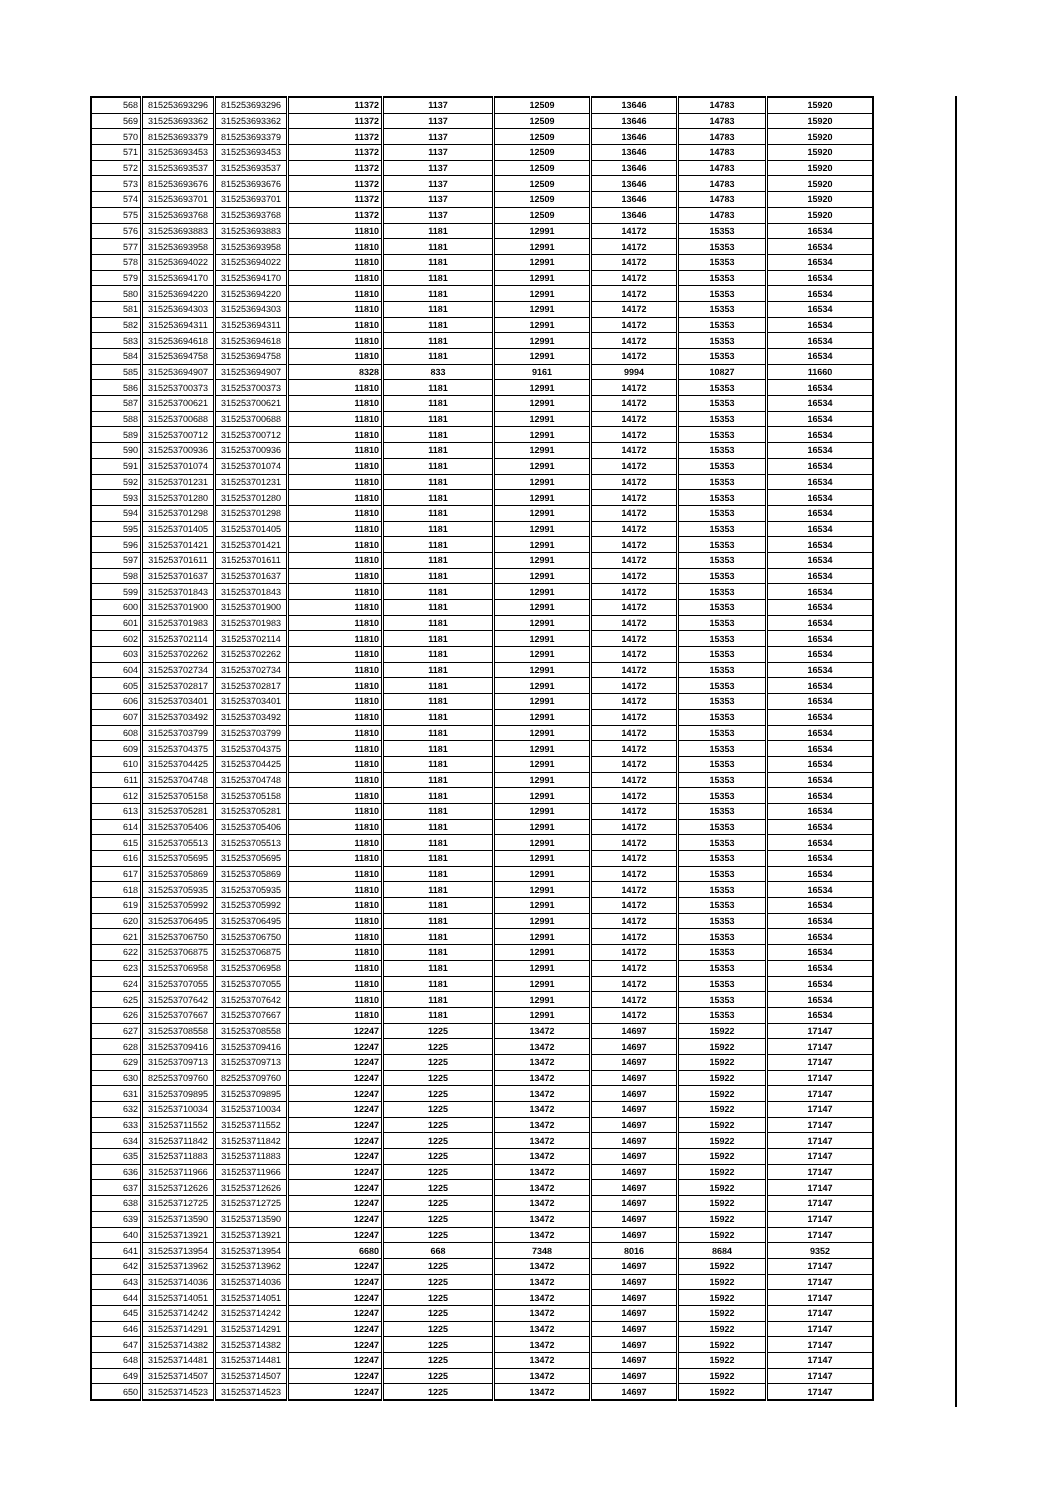| 568 | 815253693296 | 815253693296 | 11372 | 1137 | 12509 | 13646 | 14783 | 15920 |
| 569 | 315253693362 | 315253693362 | 11372 | 1137 | 12509 | 13646 | 14783 | 15920 |
| 570 | 815253693379 | 815253693379 | 11372 | 1137 | 12509 | 13646 | 14783 | 15920 |
| 571 | 315253693453 | 315253693453 | 11372 | 1137 | 12509 | 13646 | 14783 | 15920 |
| 572 | 315253693537 | 315253693537 | 11372 | 1137 | 12509 | 13646 | 14783 | 15920 |
| 573 | 815253693676 | 815253693676 | 11372 | 1137 | 12509 | 13646 | 14783 | 15920 |
| 574 | 315253693701 | 315253693701 | 11372 | 1137 | 12509 | 13646 | 14783 | 15920 |
| 575 | 315253693768 | 315253693768 | 11372 | 1137 | 12509 | 13646 | 14783 | 15920 |
| 576 | 315253693883 | 315253693883 | 11810 | 1181 | 12991 | 14172 | 15353 | 16534 |
| 577 | 315253693958 | 315253693958 | 11810 | 1181 | 12991 | 14172 | 15353 | 16534 |
| 578 | 315253694022 | 315253694022 | 11810 | 1181 | 12991 | 14172 | 15353 | 16534 |
| 579 | 315253694170 | 315253694170 | 11810 | 1181 | 12991 | 14172 | 15353 | 16534 |
| 580 | 315253694220 | 315253694220 | 11810 | 1181 | 12991 | 14172 | 15353 | 16534 |
| 581 | 315253694303 | 315253694303 | 11810 | 1181 | 12991 | 14172 | 15353 | 16534 |
| 582 | 315253694311 | 315253694311 | 11810 | 1181 | 12991 | 14172 | 15353 | 16534 |
| 583 | 315253694618 | 315253694618 | 11810 | 1181 | 12991 | 14172 | 15353 | 16534 |
| 584 | 315253694758 | 315253694758 | 11810 | 1181 | 12991 | 14172 | 15353 | 16534 |
| 585 | 315253694907 | 315253694907 | 8328 | 833 | 9161 | 9994 | 10827 | 11660 |
| 586 | 315253700373 | 315253700373 | 11810 | 1181 | 12991 | 14172 | 15353 | 16534 |
| 587 | 315253700621 | 315253700621 | 11810 | 1181 | 12991 | 14172 | 15353 | 16534 |
| 588 | 315253700688 | 315253700688 | 11810 | 1181 | 12991 | 14172 | 15353 | 16534 |
| 589 | 315253700712 | 315253700712 | 11810 | 1181 | 12991 | 14172 | 15353 | 16534 |
| 590 | 315253700936 | 315253700936 | 11810 | 1181 | 12991 | 14172 | 15353 | 16534 |
| 591 | 315253701074 | 315253701074 | 11810 | 1181 | 12991 | 14172 | 15353 | 16534 |
| 592 | 315253701231 | 315253701231 | 11810 | 1181 | 12991 | 14172 | 15353 | 16534 |
| 593 | 315253701280 | 315253701280 | 11810 | 1181 | 12991 | 14172 | 15353 | 16534 |
| 594 | 315253701298 | 315253701298 | 11810 | 1181 | 12991 | 14172 | 15353 | 16534 |
| 595 | 315253701405 | 315253701405 | 11810 | 1181 | 12991 | 14172 | 15353 | 16534 |
| 596 | 315253701421 | 315253701421 | 11810 | 1181 | 12991 | 14172 | 15353 | 16534 |
| 597 | 315253701611 | 315253701611 | 11810 | 1181 | 12991 | 14172 | 15353 | 16534 |
| 598 | 315253701637 | 315253701637 | 11810 | 1181 | 12991 | 14172 | 15353 | 16534 |
| 599 | 315253701843 | 315253701843 | 11810 | 1181 | 12991 | 14172 | 15353 | 16534 |
| 600 | 315253701900 | 315253701900 | 11810 | 1181 | 12991 | 14172 | 15353 | 16534 |
| 601 | 315253701983 | 315253701983 | 11810 | 1181 | 12991 | 14172 | 15353 | 16534 |
| 602 | 315253702114 | 315253702114 | 11810 | 1181 | 12991 | 14172 | 15353 | 16534 |
| 603 | 315253702262 | 315253702262 | 11810 | 1181 | 12991 | 14172 | 15353 | 16534 |
| 604 | 315253702734 | 315253702734 | 11810 | 1181 | 12991 | 14172 | 15353 | 16534 |
| 605 | 315253702817 | 315253702817 | 11810 | 1181 | 12991 | 14172 | 15353 | 16534 |
| 606 | 315253703401 | 315253703401 | 11810 | 1181 | 12991 | 14172 | 15353 | 16534 |
| 607 | 315253703492 | 315253703492 | 11810 | 1181 | 12991 | 14172 | 15353 | 16534 |
| 608 | 315253703799 | 315253703799 | 11810 | 1181 | 12991 | 14172 | 15353 | 16534 |
| 609 | 315253704375 | 315253704375 | 11810 | 1181 | 12991 | 14172 | 15353 | 16534 |
| 610 | 315253704425 | 315253704425 | 11810 | 1181 | 12991 | 14172 | 15353 | 16534 |
| 611 | 315253704748 | 315253704748 | 11810 | 1181 | 12991 | 14172 | 15353 | 16534 |
| 612 | 315253705158 | 315253705158 | 11810 | 1181 | 12991 | 14172 | 15353 | 16534 |
| 613 | 315253705281 | 315253705281 | 11810 | 1181 | 12991 | 14172 | 15353 | 16534 |
| 614 | 315253705406 | 315253705406 | 11810 | 1181 | 12991 | 14172 | 15353 | 16534 |
| 615 | 315253705513 | 315253705513 | 11810 | 1181 | 12991 | 14172 | 15353 | 16534 |
| 616 | 315253705695 | 315253705695 | 11810 | 1181 | 12991 | 14172 | 15353 | 16534 |
| 617 | 315253705869 | 315253705869 | 11810 | 1181 | 12991 | 14172 | 15353 | 16534 |
| 618 | 315253705935 | 315253705935 | 11810 | 1181 | 12991 | 14172 | 15353 | 16534 |
| 619 | 315253705992 | 315253705992 | 11810 | 1181 | 12991 | 14172 | 15353 | 16534 |
| 620 | 315253706495 | 315253706495 | 11810 | 1181 | 12991 | 14172 | 15353 | 16534 |
| 621 | 315253706750 | 315253706750 | 11810 | 1181 | 12991 | 14172 | 15353 | 16534 |
| 622 | 315253706875 | 315253706875 | 11810 | 1181 | 12991 | 14172 | 15353 | 16534 |
| 623 | 315253706958 | 315253706958 | 11810 | 1181 | 12991 | 14172 | 15353 | 16534 |
| 624 | 315253707055 | 315253707055 | 11810 | 1181 | 12991 | 14172 | 15353 | 16534 |
| 625 | 315253707642 | 315253707642 | 11810 | 1181 | 12991 | 14172 | 15353 | 16534 |
| 626 | 315253707667 | 315253707667 | 11810 | 1181 | 12991 | 14172 | 15353 | 16534 |
| 627 | 315253708558 | 315253708558 | 12247 | 1225 | 13472 | 14697 | 15922 | 17147 |
| 628 | 315253709416 | 315253709416 | 12247 | 1225 | 13472 | 14697 | 15922 | 17147 |
| 629 | 315253709713 | 315253709713 | 12247 | 1225 | 13472 | 14697 | 15922 | 17147 |
| 630 | 825253709760 | 825253709760 | 12247 | 1225 | 13472 | 14697 | 15922 | 17147 |
| 631 | 315253709895 | 315253709895 | 12247 | 1225 | 13472 | 14697 | 15922 | 17147 |
| 632 | 315253710034 | 315253710034 | 12247 | 1225 | 13472 | 14697 | 15922 | 17147 |
| 633 | 315253711552 | 315253711552 | 12247 | 1225 | 13472 | 14697 | 15922 | 17147 |
| 634 | 315253711842 | 315253711842 | 12247 | 1225 | 13472 | 14697 | 15922 | 17147 |
| 635 | 315253711883 | 315253711883 | 12247 | 1225 | 13472 | 14697 | 15922 | 17147 |
| 636 | 315253711966 | 315253711966 | 12247 | 1225 | 13472 | 14697 | 15922 | 17147 |
| 637 | 315253712626 | 315253712626 | 12247 | 1225 | 13472 | 14697 | 15922 | 17147 |
| 638 | 315253712725 | 315253712725 | 12247 | 1225 | 13472 | 14697 | 15922 | 17147 |
| 639 | 315253713590 | 315253713590 | 12247 | 1225 | 13472 | 14697 | 15922 | 17147 |
| 640 | 315253713921 | 315253713921 | 12247 | 1225 | 13472 | 14697 | 15922 | 17147 |
| 641 | 315253713954 | 315253713954 | 6680 | 668 | 7348 | 8016 | 8684 | 9352 |
| 642 | 315253713962 | 315253713962 | 12247 | 1225 | 13472 | 14697 | 15922 | 17147 |
| 643 | 315253714036 | 315253714036 | 12247 | 1225 | 13472 | 14697 | 15922 | 17147 |
| 644 | 315253714051 | 315253714051 | 12247 | 1225 | 13472 | 14697 | 15922 | 17147 |
| 645 | 315253714242 | 315253714242 | 12247 | 1225 | 13472 | 14697 | 15922 | 17147 |
| 646 | 315253714291 | 315253714291 | 12247 | 1225 | 13472 | 14697 | 15922 | 17147 |
| 647 | 315253714382 | 315253714382 | 12247 | 1225 | 13472 | 14697 | 15922 | 17147 |
| 648 | 315253714481 | 315253714481 | 12247 | 1225 | 13472 | 14697 | 15922 | 17147 |
| 649 | 315253714507 | 315253714507 | 12247 | 1225 | 13472 | 14697 | 15922 | 17147 |
| 650 | 315253714523 | 315253714523 | 12247 | 1225 | 13472 | 14697 | 15922 | 17147 |